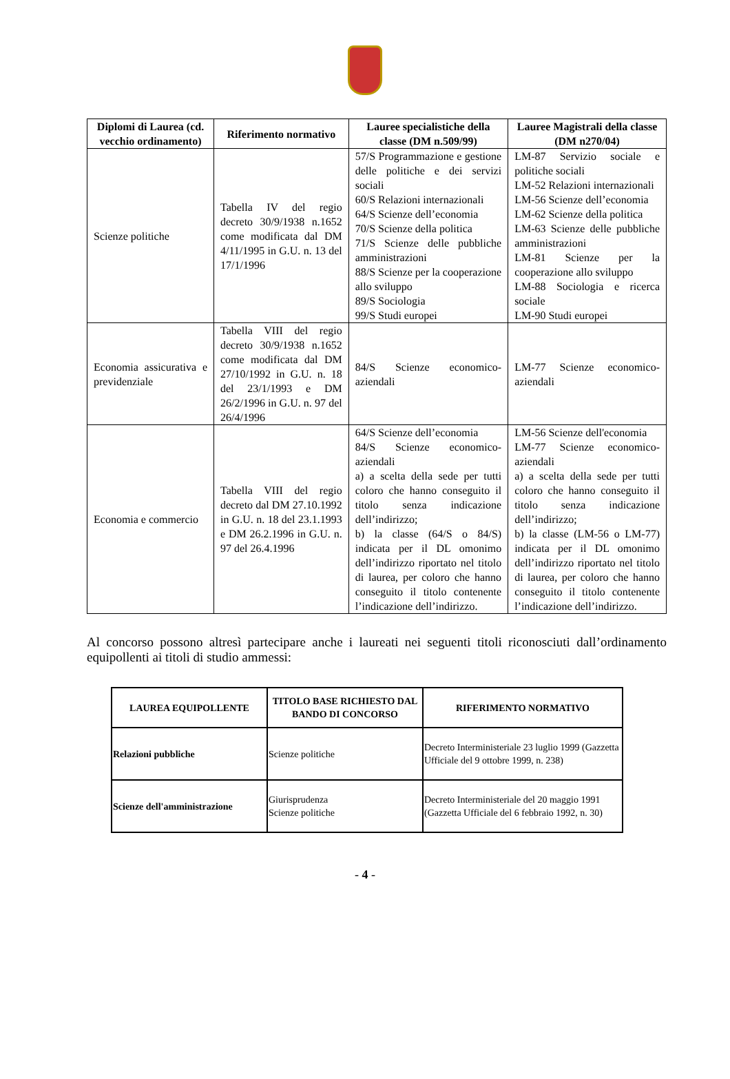| Diplomi di Laurea (cd. vecchio ordinamento) | Riferimento normativo | Lauree specialistiche della classe (DM n.509/99) | Lauree Magistrali della classe (DM n270/04) |
| --- | --- | --- | --- |
| Scienze politiche | Tabella IV del regio decreto 30/9/1938 n.1652 come modificata dal DM 4/11/1995 in G.U. n. 13 del 17/1/1996 | 57/S Programmazione e gestione delle politiche e dei servizi sociali 60/S Relazioni internazionali 64/S Scienze dell’economia 70/S Scienze della politica 71/S Scienze delle pubbliche amministrazioni 88/S Scienze per la cooperazione allo sviluppo 89/S Sociologia 99/S Studi europei | LM-87 Servizio sociale e politiche sociali LM-52 Relazioni internazionali LM-56 Scienze dell’economia LM-62 Scienze della politica LM-63 Scienze delle pubbliche amministrazioni LM-81 Scienze per la cooperazione allo sviluppo LM-88 Sociologia e ricerca sociale LM-90 Studi europei |
| Economia assicurativa e previdenziale | Tabella VIII del regio decreto 30/9/1938 n.1652 come modificata dal DM 27/10/1992 in G.U. n. 18 del 23/1/1993 e DM 26/2/1996 in G.U. n. 97 del 26/4/1996 | 84/S Scienze economico-aziendali | LM-77 Scienze economico-aziendali |
| Economia e commercio | Tabella VIII del regio decreto dal DM 27.10.1992 in G.U. n. 18 del 23.1.1993 e DM 26.2.1996 in G.U. n. 97 del 26.4.1996 | 64/S Scienze dell’economia 84/S Scienze economico-aziendali a) a scelta della sede per tutti coloro che hanno conseguito il titolo senza indicazione dell’indirizzo; b) la classe (64/S o 84/S) indicata per il DL omonimo dell’indirizzo riportato nel titolo di laurea, per coloro che hanno conseguito il titolo contenente l’indicazione dell’indirizzo. | LM-56 Scienze dell'economia LM-77 Scienze economico-aziendali a) a scelta della sede per tutti coloro che hanno conseguito il titolo senza indicazione dell’indirizzo; b) la classe (LM-56 o LM-77) indicata per il DL omonimo dell’indirizzo riportato nel titolo di laurea, per coloro che hanno conseguito il titolo contenente l’indicazione dell’indirizzo. |
Al concorso possono altresì partecipare anche i laureati nei seguenti titoli riconosciuti dall’ordinamento equipollenti ai titoli di studio ammessi:
| LAUREA EQUIPOLLENTE | TITOLO BASE RICHIESTO DAL BANDO DI CONCORSO | RIFERIMENTO NORMATIVO |
| --- | --- | --- |
| Relazioni pubbliche | Scienze politiche | Decreto Interministeriale 23 luglio 1999 (Gazzetta Ufficiale del 9 ottobre 1999, n. 238) |
| Scienze dell'amministrazione | Giurisprudenza Scienze politiche | Decreto Interministeriale del 20 maggio 1991 (Gazzetta Ufficiale del 6 febbraio 1992, n. 30) |
- 4 -